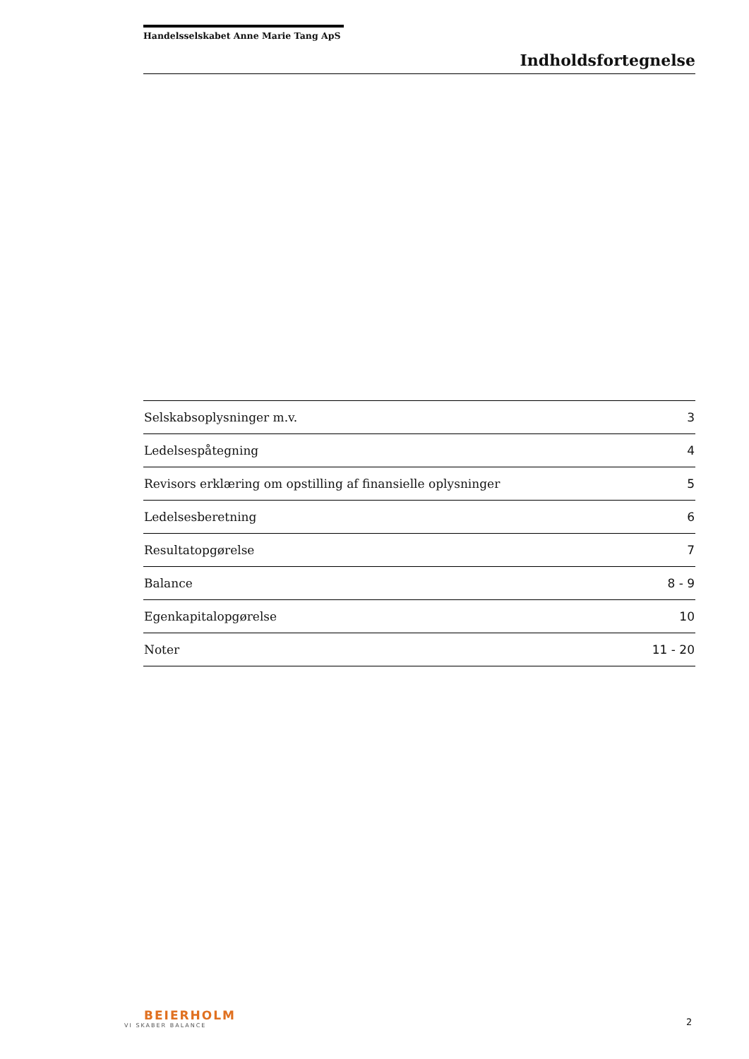Handelsselskabet Anne Marie Tang ApS
Indholdsfortegnelse
| Selskabsoplysninger m.v. | 3 |
| Ledelsespåtegning | 4 |
| Revisors erklæring om opstilling af finansielle oplysninger | 5 |
| Ledelsesberetning | 6 |
| Resultatopgørelse | 7 |
| Balance | 8 - 9 |
| Egenkapitalopgørelse | 10 |
| Noter | 11 - 20 |
BEIERHOLM
VI SKABER BALANCE
2